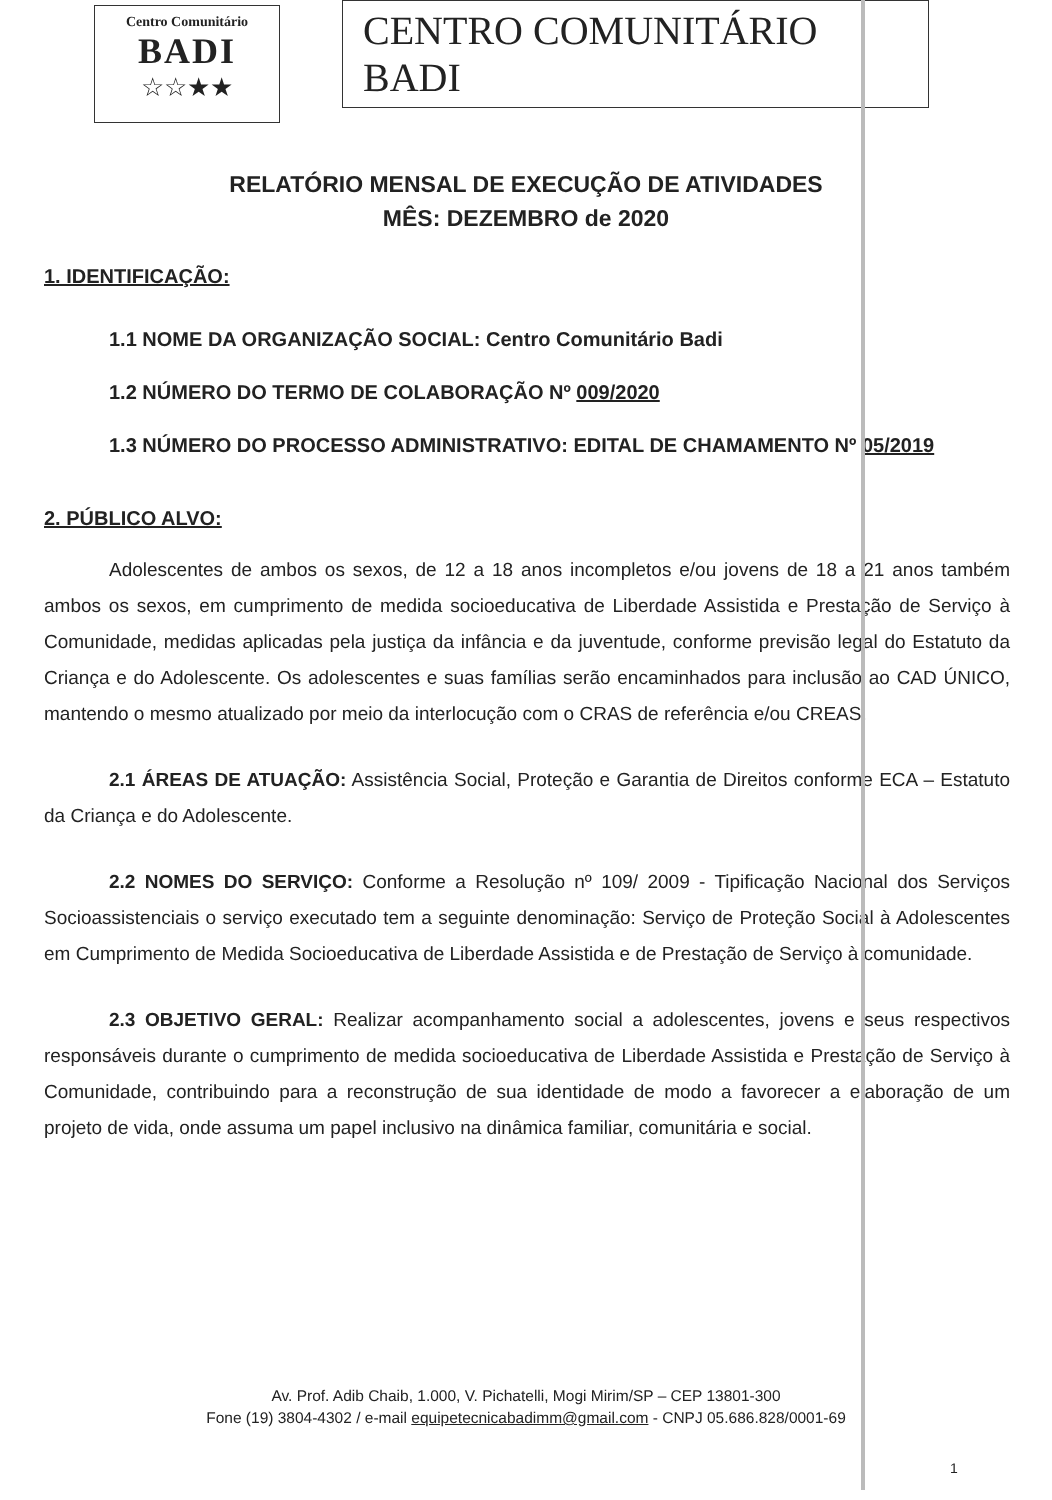Centro Comunitário
BADI
☆☆★★
CENTRO COMUNITÁRIO BADI
RELATÓRIO MENSAL DE EXECUÇÃO DE ATIVIDADES
MÊS: DEZEMBRO de 2020
1. IDENTIFICAÇÃO:
1.1 NOME DA ORGANIZAÇÃO SOCIAL: Centro Comunitário Badi
1.2 NÚMERO DO TERMO DE COLABORAÇÃO Nº 009/2020
1.3 NÚMERO DO PROCESSO ADMINISTRATIVO: EDITAL DE CHAMAMENTO Nº 05/2019
2. PÚBLICO ALVO:
Adolescentes de ambos os sexos, de 12 a 18 anos incompletos e/ou jovens de 18 a 21 anos também ambos os sexos, em cumprimento de medida socioeducativa de Liberdade Assistida e Prestação de Serviço à Comunidade, medidas aplicadas pela justiça da infância e da juventude, conforme previsão legal do Estatuto da Criança e do Adolescente. Os adolescentes e suas famílias serão encaminhados para inclusão ao CAD ÚNICO, mantendo o mesmo atualizado por meio da interlocução com o CRAS de referência e/ou CREAS.
2.1 ÁREAS DE ATUAÇÃO: Assistência Social, Proteção e Garantia de Direitos conforme ECA – Estatuto da Criança e do Adolescente.
2.2 NOMES DO SERVIÇO: Conforme a Resolução nº 109/ 2009 - Tipificação Nacional dos Serviços Socioassistenciais o serviço executado tem a seguinte denominação: Serviço de Proteção Social à Adolescentes em Cumprimento de Medida Socioeducativa de Liberdade Assistida e de Prestação de Serviço à comunidade.
2.3 OBJETIVO GERAL: Realizar acompanhamento social a adolescentes, jovens e seus respectivos responsáveis durante o cumprimento de medida socioeducativa de Liberdade Assistida e Prestação de Serviço à Comunidade, contribuindo para a reconstrução de sua identidade de modo a favorecer a elaboração de um projeto de vida, onde assuma um papel inclusivo na dinâmica familiar, comunitária e social.
Av. Prof. Adib Chaib, 1.000, V. Pichatelli, Mogi Mirim/SP – CEP 13801-300
Fone (19) 3804-4302 / e-mail equipetecnicabadimm@gmail.com - CNPJ 05.686.828/0001-69
1